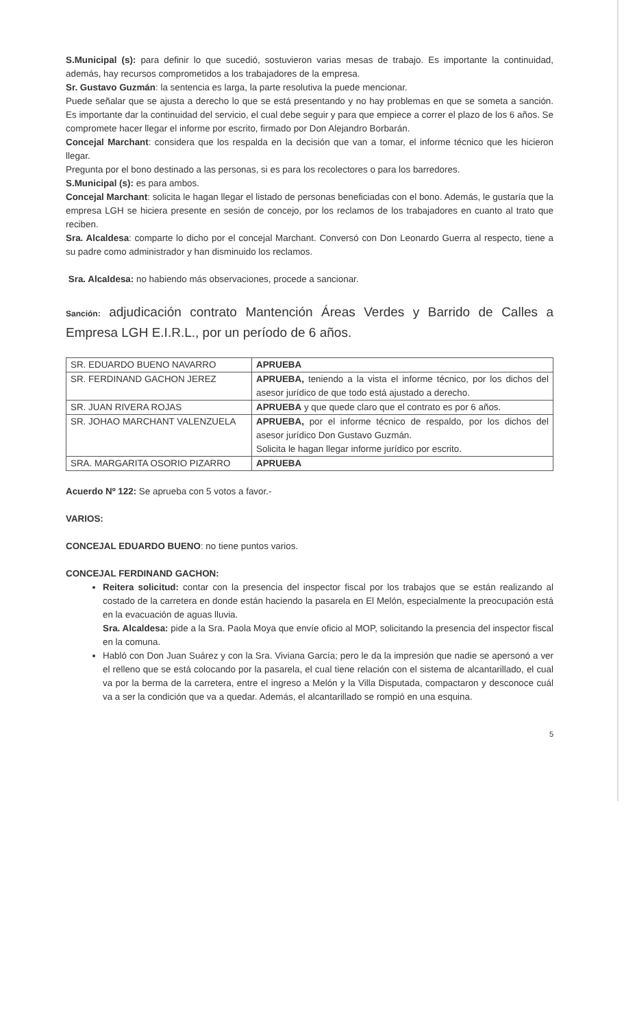S.Municipal (s): para definir lo que sucedió, sostuvieron varias mesas de trabajo. Es importante la continuidad, además, hay recursos comprometidos a los trabajadores de la empresa.
Sr. Gustavo Guzmán: la sentencia es larga, la parte resolutiva la puede mencionar.
Puede señalar que se ajusta a derecho lo que se está presentando y no hay problemas en que se someta a sanción. Es importante dar la continuidad del servicio, el cual debe seguir y para que empiece a correr el plazo de los 6 años. Se compromete hacer llegar el informe por escrito, firmado por Don Alejandro Borbarán.
Concejal Marchant: considera que los respalda en la decisión que van a tomar, el informe técnico que les hicieron llegar.
Pregunta por el bono destinado a las personas, si es para los recolectores o para los barredores.
S.Municipal (s): es para ambos.
Concejal Marchant: solicita le hagan llegar el listado de personas beneficiadas con el bono. Además, le gustaría que la empresa LGH se hiciera presente en sesión de concejo, por los reclamos de los trabajadores en cuanto al trato que reciben.
Sra. Alcaldesa: comparte lo dicho por el concejal Marchant. Conversó con Don Leonardo Guerra al respecto, tiene a su padre como administrador y han disminuido los reclamos.
Sra. Alcaldesa: no habiendo más observaciones, procede a sancionar.
Sanción: adjudicación contrato Mantención Áreas Verdes y Barrido de Calles a Empresa LGH E.I.R.L., por un período de 6 años.
| SR. EDUARDO BUENO NAVARRO | APRUEBA |
| SR. FERDINAND GACHON JEREZ | APRUEBA, teniendo a la vista el informe técnico, por los dichos del asesor jurídico de que todo está ajustado a derecho. |
| SR. JUAN RIVERA ROJAS | APRUEBA y que quede claro que el contrato es por 6 años. |
| SR. JOHAO MARCHANT VALENZUELA | APRUEBA, por el informe técnico de respaldo, por los dichos del asesor jurídico Don Gustavo Guzmán. Solicita le hagan llegar informe jurídico por escrito. |
| SRA. MARGARITA OSORIO PIZARRO | APRUEBA |
Acuerdo Nº 122: Se aprueba con 5 votos a favor.-
VARIOS:
CONCEJAL EDUARDO BUENO: no tiene puntos varios.
CONCEJAL FERDINAND GACHON:
Reitera solicitud: contar con la presencia del inspector fiscal por los trabajos que se están realizando al costado de la carretera en donde están haciendo la pasarela en El Melón, especialmente la preocupación está en la evacuación de aguas lluvia.
Sra. Alcaldesa: pide a la Sra. Paola Moya que envíe oficio al MOP, solicitando la presencia del inspector fiscal en la comuna.
Habló con Don Juan Suárez y con la Sra. Viviana García; pero le da la impresión que nadie se apersonó a ver el relleno que se está colocando por la pasarela, el cual tiene relación con el sistema de alcantarillado, el cual va por la berma de la carretera, entre el ingreso a Melón y la Villa Disputada, compactaron y desconoce cuál va a ser la condición que va a quedar. Además, el alcantarillado se rompió en una esquina.
5